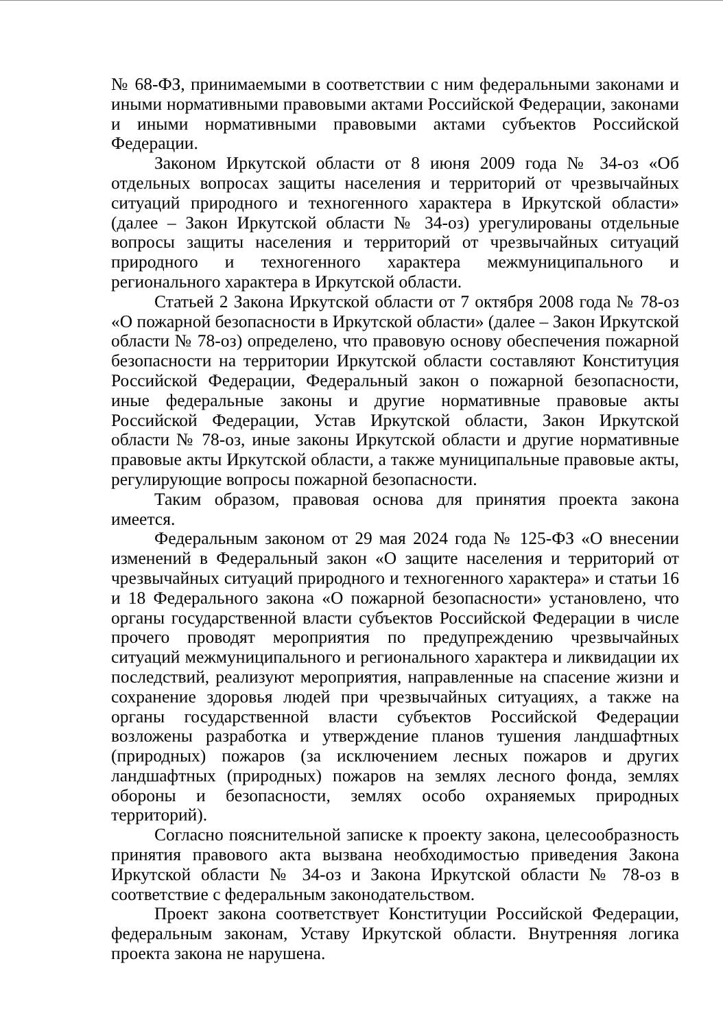№ 68-ФЗ, принимаемыми в соответствии с ним федеральными законами и иными нормативными правовыми актами Российской Федерации, законами и иными нормативными правовыми актами субъектов Российской Федерации.
Законом Иркутской области от 8 июня 2009 года № 34-оз «Об отдельных вопросах защиты населения и территорий от чрезвычайных ситуаций природного и техногенного характера в Иркутской области» (далее – Закон Иркутской области № 34-оз) урегулированы отдельные вопросы защиты населения и территорий от чрезвычайных ситуаций природного и техногенного характера межмуниципального и регионального характера в Иркутской области.
Статьей 2 Закона Иркутской области от 7 октября 2008 года № 78-оз «О пожарной безопасности в Иркутской области» (далее – Закон Иркутской области № 78-оз) определено, что правовую основу обеспечения пожарной безопасности на территории Иркутской области составляют Конституция Российской Федерации, Федеральный закон о пожарной безопасности, иные федеральные законы и другие нормативные правовые акты Российской Федерации, Устав Иркутской области, Закон Иркутской области № 78-оз, иные законы Иркутской области и другие нормативные правовые акты Иркутской области, а также муниципальные правовые акты, регулирующие вопросы пожарной безопасности.
Таким образом, правовая основа для принятия проекта закона имеется.
Федеральным законом от 29 мая 2024 года № 125-ФЗ «О внесении изменений в Федеральный закон «О защите населения и территорий от чрезвычайных ситуаций природного и техногенного характера» и статьи 16 и 18 Федерального закона «О пожарной безопасности» установлено, что органы государственной власти субъектов Российской Федерации в числе прочего проводят мероприятия по предупреждению чрезвычайных ситуаций межмуниципального и регионального характера и ликвидации их последствий, реализуют мероприятия, направленные на спасение жизни и сохранение здоровья людей при чрезвычайных ситуациях, а также на органы государственной власти субъектов Российской Федерации возложены разработка и утверждение планов тушения ландшафтных (природных) пожаров (за исключением лесных пожаров и других ландшафтных (природных) пожаров на землях лесного фонда, землях обороны и безопасности, землях особо охраняемых природных территорий).
Согласно пояснительной записке к проекту закона, целесообразность принятия правового акта вызвана необходимостью приведения Закона Иркутской области № 34-оз и Закона Иркутской области № 78-оз в соответствие с федеральным законодательством.
Проект закона соответствует Конституции Российской Федерации, федеральным законам, Уставу Иркутской области. Внутренняя логика проекта закона не нарушена.